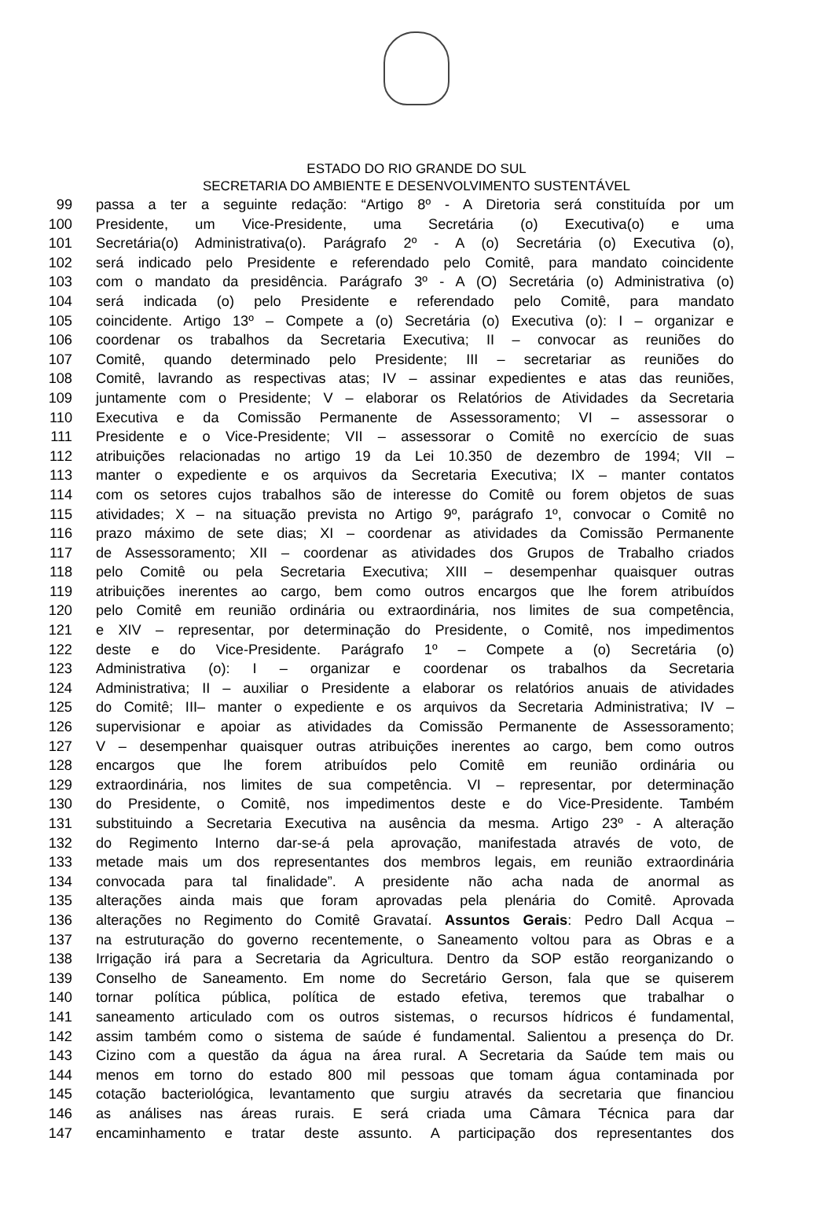ESTADO DO RIO GRANDE DO SUL
SECRETARIA DO AMBIENTE E DESENVOLVIMENTO SUSTENTÁVEL
99 passa a ter a seguinte redação: “Artigo 8º - A Diretoria será constituída por um
100 Presidente, um Vice-Presidente, uma Secretária (o) Executiva(o) e uma
101 Secretária(o) Administrativa(o). Parágrafo 2º - A (o) Secretária (o) Executiva (o),
102 será indicado pelo Presidente e referendado pelo Comitê, para mandato coincidente
103 com o mandato da presidência. Parágrafo 3º - A (O) Secretária (o) Administrativa (o)
104 será indicada (o) pelo Presidente e referendado pelo Comitê, para mandato
105 coincidente. Artigo 13º – Compete a (o) Secretária (o) Executiva (o): I – organizar e
106 coordenar os trabalhos da Secretaria Executiva; II – convocar as reuniões do
107 Comitê, quando determinado pelo Presidente; III – secretariar as reuniões do
108 Comitê, lavrando as respectivas atas; IV – assinar expedientes e atas das reuniões,
109 juntamente com o Presidente; V – elaborar os Relatórios de Atividades da Secretaria
110 Executiva e da Comissão Permanente de Assessoramento; VI – assessorar o
111 Presidente e o Vice-Presidente; VII – assessorar o Comitê no exercício de suas
112 atribuições relacionadas no artigo 19 da Lei 10.350 de dezembro de 1994; VII –
113 manter o expediente e os arquivos da Secretaria Executiva; IX – manter contatos
114 com os setores cujos trabalhos são de interesse do Comitê ou forem objetos de suas
115 atividades; X – na situação prevista no Artigo 9º, parágrafo 1º, convocar o Comitê no
116 prazo máximo de sete dias; XI – coordenar as atividades da Comissão Permanente
117 de Assessoramento; XII – coordenar as atividades dos Grupos de Trabalho criados
118 pelo Comitê ou pela Secretaria Executiva; XIII – desempenhar quaisquer outras
119 atribuições inerentes ao cargo, bem como outros encargos que lhe forem atribuídos
120 pelo Comitê em reunião ordinária ou extraordinária, nos limites de sua competência,
121 e XIV – representar, por determinação do Presidente, o Comitê, nos impedimentos
122 deste e do Vice-Presidente. Parágrafo 1º – Compete a (o) Secretária (o)
123 Administrativa (o): I – organizar e coordenar os trabalhos da Secretaria
124 Administrativa; II – auxiliar o Presidente a elaborar os relatórios anuais de atividades
125 do Comitê; III– manter o expediente e os arquivos da Secretaria Administrativa; IV –
126 supervisionar e apoiar as atividades da Comissão Permanente de Assessoramento;
127 V – desempenhar quaisquer outras atribuições inerentes ao cargo, bem como outros
128 encargos que lhe forem atribuídos pelo Comitê em reunião ordinária ou
129 extraordinária, nos limites de sua competência. VI – representar, por determinação
130 do Presidente, o Comitê, nos impedimentos deste e do Vice-Presidente. Também
131 substituindo a Secretaria Executiva na ausência da mesma. Artigo 23º - A alteração
132 do Regimento Interno dar-se-á pela aprovação, manifestada através de voto, de
133 metade mais um dos representantes dos membros legais, em reunião extraordinária
134 convocada para tal finalidade”. A presidente não acha nada de anormal as
135 alterações ainda mais que foram aprovadas pela plenária do Comitê. Aprovada
136 alterações no Regimento do Comitê Gravataí. Assuntos Gerais: Pedro Dall Acqua –
137 na estruturação do governo recentemente, o Saneamento voltou para as Obras e a
138 Irrigação irá para a Secretaria da Agricultura. Dentro da SOP estão reorganizando o
139 Conselho de Saneamento. Em nome do Secretário Gerson, fala que se quiserem
140 tornar política pública, política de estado efetiva, teremos que trabalhar o
141 saneamento articulado com os outros sistemas, o recursos hídricos é fundamental,
142 assim também como o sistema de saúde é fundamental. Salientou a presença do Dr.
143 Cizino com a questão da água na área rural. A Secretaria da Saúde tem mais ou
144 menos em torno do estado 800 mil pessoas que tomam água contaminada por
145 cotação bacteriológica, levantamento que surgiu através da secretaria que financiou
146 as análises nas áreas rurais. E será criada uma Câmara Técnica para dar
147 encaminhamento e tratar deste assunto. A participação dos representantes dos